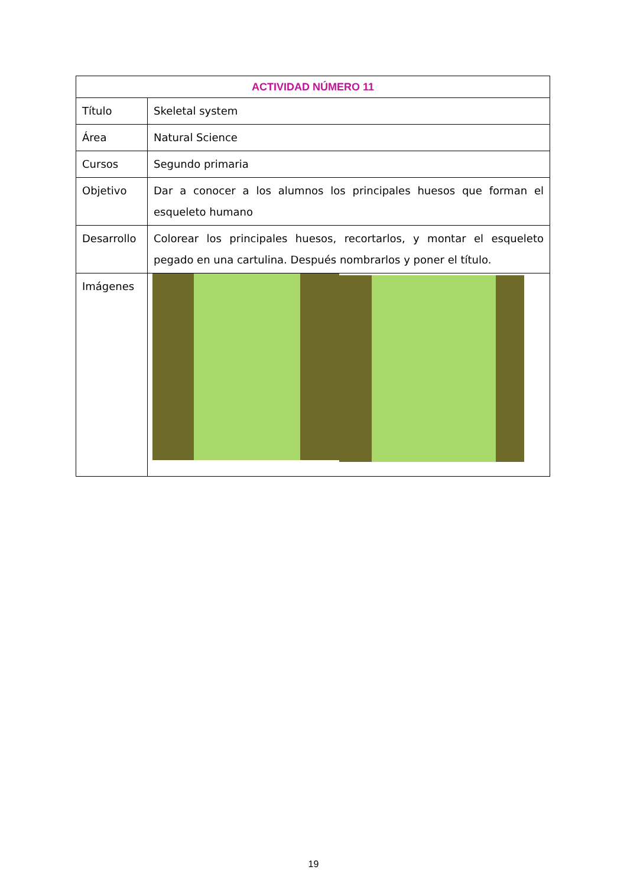| ACTIVIDAD NÚMERO 11 | |
| --- | --- |
| Título | Skeletal system |
| Área | Natural Science |
| Cursos | Segundo primaria |
| Objetivo | Dar a conocer a los alumnos los principales huesos que forman el esqueleto humano |
| Desarrollo | Colorear los principales huesos, recortarlos, y montar el esqueleto pegado en una cartulina. Después nombrarlos y poner el título. |
| Imágenes | |
19